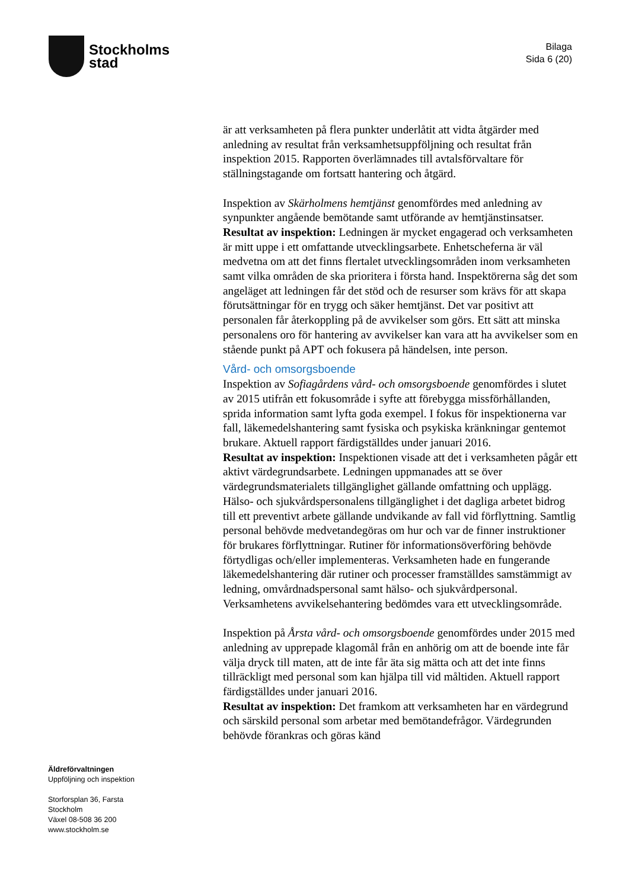Stockholms
stad
Bilaga
Sida 6 (20)
är att verksamheten på flera punkter underlåtit att vidta åtgärder med anledning av resultat från verksamhetsuppföljning och resultat från inspektion 2015. Rapporten överlämnades till avtalsförvaltare för ställningstagande om fortsatt hantering och åtgärd.
Inspektion av Skärholmens hemtjänst genomfördes med anledning av synpunkter angående bemötande samt utförande av hemtjänstinsatser.
Resultat av inspektion: Ledningen är mycket engagerad och verksamheten är mitt uppe i ett omfattande utvecklingsarbete. Enhetscheferna är väl medvetna om att det finns flertalet utvecklingsområden inom verksamheten samt vilka områden de ska prioritera i första hand. Inspektörerna såg det som angeläget att ledningen får det stöd och de resurser som krävs för att skapa förutsättningar för en trygg och säker hemtjänst. Det var positivt att personalen får återkoppling på de avvikelser som görs. Ett sätt att minska personalens oro för hantering av avvikelser kan vara att ha avvikelser som en stående punkt på APT och fokusera på händelsen, inte person.
Vård- och omsorgsboende
Inspektion av Sofiagårdens vård- och omsorgsboende genomfördes i slutet av 2015 utifrån ett fokusområde i syfte att förebygga missförhållanden, sprida information samt lyfta goda exempel. I fokus för inspektionerna var fall, läkemedelshantering samt fysiska och psykiska kränkningar gentemot brukare. Aktuell rapport färdigställdes under januari 2016.
Resultat av inspektion: Inspektionen visade att det i verksamheten pågår ett aktivt värdegrundsarbete. Ledningen uppmanades att se över värdegrundsmaterialets tillgänglighet gällande omfattning och upplägg. Hälso- och sjukvårdspersonalens tillgänglighet i det dagliga arbetet bidrog till ett preventivt arbete gällande undvikande av fall vid förflyttning. Samtlig personal behövde medvetandegöras om hur och var de finner instruktioner för brukares förflyttningar. Rutiner för informationsöverföring behövde förtydligas och/eller implementeras. Verksamheten hade en fungerande läkemedelshantering där rutiner och processer framställdes samstämmigt av ledning, omvårdnadspersonal samt hälso- och sjukvårdpersonal. Verksamhetens avvikelsehantering bedömdes vara ett utvecklingsområde.
Inspektion på Årsta vård- och omsorgsboende genomfördes under 2015 med anledning av upprepade klagomål från en anhörig om att de boende inte får välja dryck till maten, att de inte får äta sig mätta och att det inte finns tillräckligt med personal som kan hjälpa till vid måltiden. Aktuell rapport färdigställdes under januari 2016.
Resultat av inspektion: Det framkom att verksamheten har en värdegrund och särskild personal som arbetar med bemötandefrågor. Värdegrunden behövde förankras och göras känd
Äldreförvaltningen
Uppföljning och inspektion
Storforsplan 36, Farsta
Stockholm
Växel 08-508 36 200
www.stockholm.se